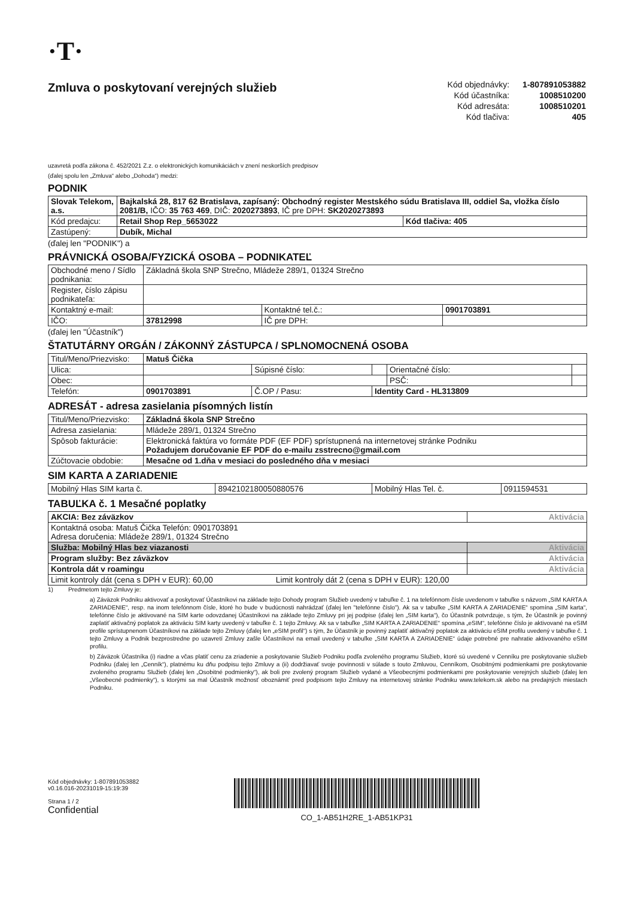·T·
Zmluva o poskytovaní verejných služieb
| Kód objednávky: | 1-807891053882 |
| Kód účastníka: | 1008510200 |
| Kód adresáta: | 1008510201 |
| Kód tlačiva: | 405 |
uzavretá podľa zákona č. 452/2021 Z.z. o elektronických komunikáciách v znení neskorších predpisov
(ďalej spolu len „Zmluva“ alebo „Dohoda“) medzi:
PODNIK
| Slovak Telekom, a.s. | Bajkalská 28, 817 62 Bratislava, zapísaný: Obchodný register Mestského súdu Bratislava III, oddiel Sa, vložka číslo 2081/B, IČO: 35 763 469 , DIČ: 2020273893 , IČ pre DPH: SK2020273893 | |
| Kód predajcu: | Retail Shop Rep_5653022 | Kód tlačiva: 405 |
| Zastúpený: | Dubík, Michal | |
(ďalej len "PODNIK") a
PRÁVNICKÁ OSOBA/FYZICKÁ OSOBA – PODNIKATEĽ
| Obchodné meno / Sídlo podnikania: | Základná škola SNP Strečno, Mládeže 289/1, 01324 Strečno | | |
| Register, číslo zápisu podnikateľa: | | | |
| Kontaktný e-mail: | | Kontaktné tel.č.: | 0901703891 |
| IČO: | 37812998 | IČ pre DPH: | |
(ďalej len "Účastník")
ŠTATUTÁRNY ORGÁN / ZÁKONNÝ ZÁSTUPCA / SPLNOMOCNENÁ OSOBA
| Titul/Meno/Priezvisko: | Matuš Čička | | | | |
| Ulica: | | Súpisné číslo: | | Orientačné číslo: | |
| Obec: | | | | PSČ: | |
| Telefón: | 0901703891 | Č.OP / Pasu: | Identity Card - HL313809 | | |
ADRESÁT - adresa zasielania písomných listín
| Titul/Meno/Priezvisko: | Základná škola SNP Strečno |
| Adresa zasielania: | Mládeže 289/1, 01324 Strečno |
| Spôsob fakturácie: | Elektronická faktúra vo formáte PDF (EF PDF) sprístupnená na internetovej stránke Podniku Požadujem doručovanie EF PDF do e-mailu zsstrecno@gmail.com |
| Zúčtovacie obdobie: | Mesačne od 1.dňa v mesiaci do posledného dňa v mesiaci |
SIM KARTA A ZARIADENIE
| Mobilný Hlas SIM karta č. | 8942102180050880576 | Mobilný Hlas Tel. č. | 0911594531 |
TABUĽKA č. 1 Mesačné poplatky
| AKCIA: Bez záväzkov | Aktivácia |
| Kontaktná osoba: Matuš Čička Telefón: 0901703891 Adresa doručenia: Mládeže 289/1, 01324 Strečno | |
| Služba: Mobilný Hlas bez viazanosti | Aktivácia |
| Program služby: Bez záväzkov | Aktivácia |
| Kontrola dát v roamingu | Aktivácia |
| Limit kontroly dát (cena s DPH v EUR): 60,00 Limit kontroly dát 2 (cena s DPH v EUR): 120,00 | |
1) Predmetom tejto Zmluvy je:
a) Záväzok Podniku aktivovať a poskytovať Účastníkovi na základe tejto Dohody program Služieb uvedený v tabuľke č. 1 na telefónnom čísle uvedenom v tabuľke s názvom „SIM KARTA A ZARIADENIE“, resp. na inom telefónnom čísle, ktoré ho bude v budúcnosti nahrádzať (ďalej len "telefónne číslo"). Ak sa v tabuľke „SIM KARTA A ZARIADENIE“ spomína „SIM karta“, telefónne číslo je aktivované na SIM karte odovzdanej Účastníkovi na základe tejto Zmluvy pri jej podpise (ďalej len „SIM karta“), čo Účastník potvrdzuje, s tým, že Účastník je povinný zaplatiť aktivačný poplatok za aktiváciu SIM karty uvedený v tabuľke č. 1 tejto Zmluvy. Ak sa v tabuľke „SIM KARTA A ZARIADENIE“ spomína „eSIM“, telefónne číslo je aktivované na eSIM profile sprístupnenom Účastníkovi na základe tejto Zmluvy (ďalej len „eSIM profil“) s tým, že Účastník je povinný zaplatiť aktivačný poplatok za aktiváciu eSIM profilu uvedený v tabuľke č. 1 tejto Zmluvy a Podnik bezprostredne po uzavretí Zmluvy zašle Účastníkovi na email uvedený v tabuľke „SIM KARTA A ZARIADENIE“ údaje potrebné pre nahratie aktivovaného eSIM profilu.
b) Záväzok Účastníka (i) riadne a včas platiť cenu za zriadenie a poskytovanie Služieb Podniku podľa zvoleného programu Služieb, ktoré sú uvedené v Cenníku pre poskytovanie služieb Podniku (ďalej len „Cenník“), platnému ku dňu podpisu tejto Zmluvy a (ii) dodržiavať svoje povinnosti v súlade s touto Zmluvou, Cenníkom, Osobitnými podmienkami pre poskytovanie zvoleného programu Služieb (ďalej len „Osobitné podmienky“), ak boli pre zvolený program Služieb vydané a Všeobecnými podmienkami pre poskytovanie verejných služieb (ďalej len „Všeobecné podmienky“), s ktorými sa mal Účastník možnosť oboznámiť pred podpisom tejto Zmluvy na internetovej stránke Podniku www.telekom.sk alebo na predajných miestach Podniku.
Kód objednávky: 1-807891053882
v0.16.016-20231019-15:19:39
Strana 1 / 2
Confidential
CO_1-AB51H2RE_1-AB51KP31